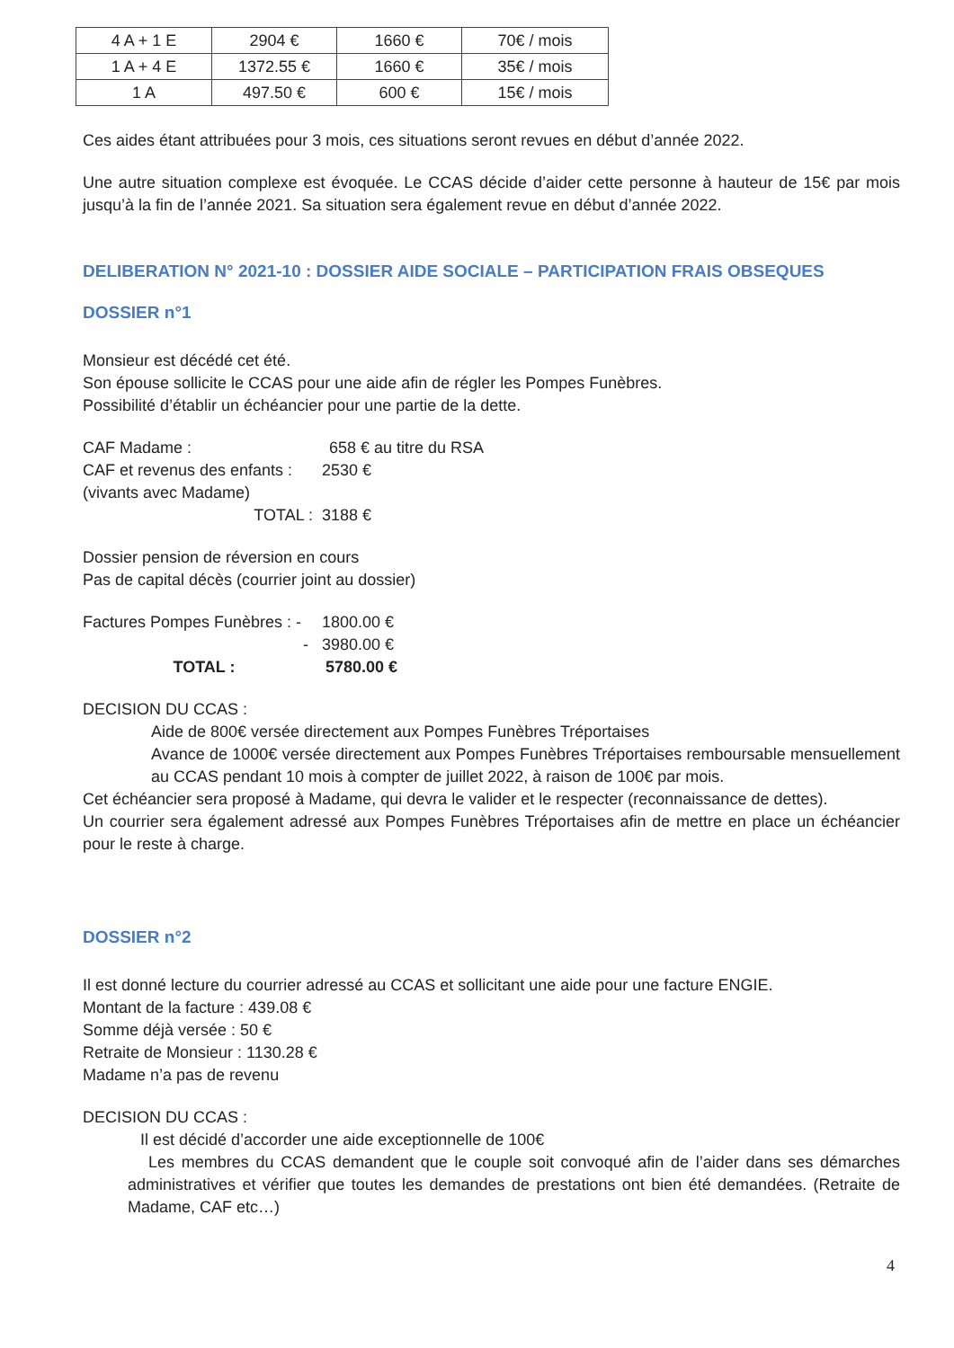| 4 A + 1 E | 2904 € | 1660 € | 70€ / mois |
| 1 A + 4 E | 1372.55 € | 1660 € | 35€ / mois |
| 1 A | 497.50 € | 600 € | 15€ / mois |
Ces aides étant attribuées pour 3 mois, ces situations seront revues en début d’année 2022.
Une autre situation complexe est évoquée. Le CCAS décide d’aider cette personne à hauteur de 15€ par mois jusqu’à la fin de l’année 2021. Sa situation sera également revue en début d’année 2022.
DELIBERATION N° 2021-10 : DOSSIER AIDE SOCIALE – PARTICIPATION FRAIS OBSEQUES
DOSSIER n°1
Monsieur est décédé cet été.
Son épouse sollicite le CCAS pour une aide afin de régler les Pompes Funèbres.
Possibilité d’établir un échéancier pour une partie de la dette.
CAF Madame : 658 € au titre du RSA
CAF et revenus des enfants : 2530 €
(vivants avec Madame)
TOTAL : 3188 €
Dossier pension de réversion en cours
Pas de capital décès (courrier joint au dossier)
Factures Pompes Funèbres : - 1800.00 €
- 3980.00 €
TOTAL : 5780.00 €
DECISION DU CCAS :
Aide de 800€ versée directement aux Pompes Funèbres Tréportaises
Avance de 1000€ versée directement aux Pompes Funèbres Tréportaises remboursable mensuellement au CCAS pendant 10 mois à compter de juillet 2022, à raison de 100€ par mois.
Cet échéancier sera proposé à Madame, qui devra le valider et le respecter (reconnaissance de dettes).
Un courrier sera également adressé aux Pompes Funèbres Tréportaises afin de mettre en place un échéancier pour le reste à charge.
DOSSIER n°2
Il est donné lecture du courrier adressé au CCAS et sollicitant une aide pour une facture ENGIE.
Montant de la facture : 439.08 €
Somme déjà versée : 50 €
Retraite de Monsieur : 1130.28 €
Madame n’a pas de revenu
DECISION DU CCAS :
Il est décidé d’accorder une aide exceptionnelle de 100€
Les membres du CCAS demandent que le couple soit convoqué afin de l’aider dans ses démarches administratives et vérifier que toutes les demandes de prestations ont bien été demandées. (Retraite de Madame, CAF etc…)
4